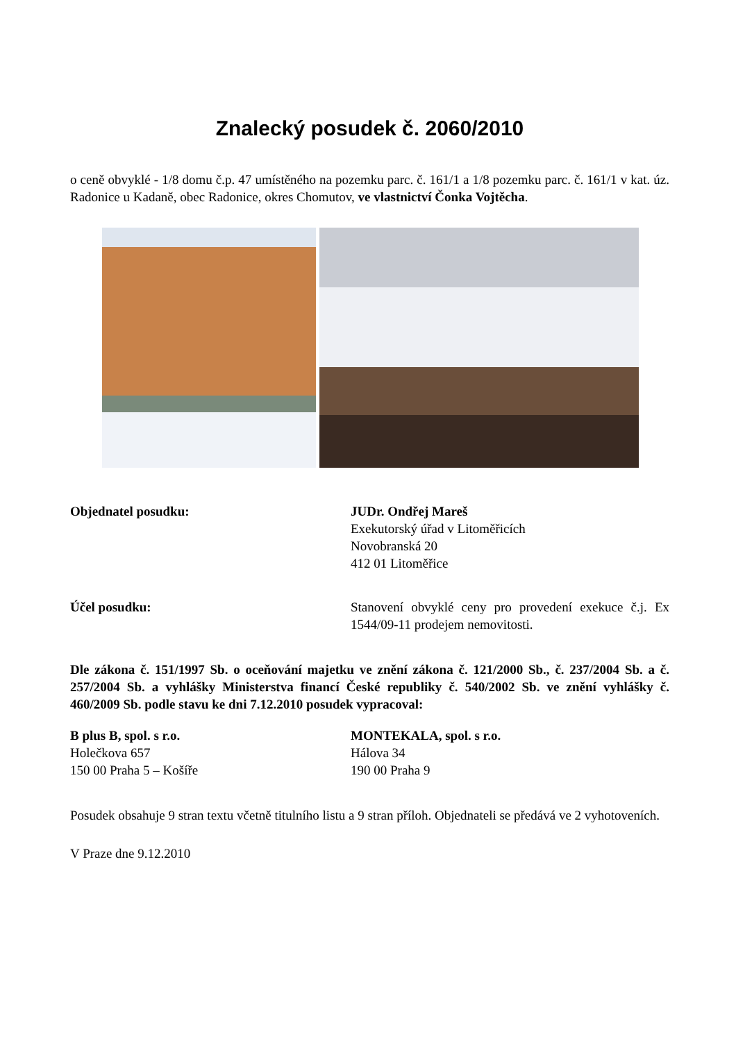Znalecký posudek č. 2060/2010
o ceně obvyklé - 1/8 domu č.p. 47 umístěného na pozemku parc. č. 161/1 a 1/8 pozemku parc. č. 161/1 v kat. úz. Radonice u Kadaně, obec Radonice, okres Chomutov, ve vlastnictví Čonka Vojtěcha.
Objednatel posudku: JUDr. Ondřej Mareš
Exekutorský úřad v Litoměřicích
Novobranská 20
412 01 Litoměřice
Účel posudku: Stanovení obvyklé ceny pro provedení exekuce č.j. Ex 1544/09-11 prodejem nemovitosti.
Dle zákona č. 151/1997 Sb. o oceňování majetku ve znění zákona č. 121/2000 Sb., č. 237/2004 Sb. a č. 257/2004 Sb. a vyhlášky Ministerstva financí České republiky č. 540/2002 Sb. ve znění vyhlášky č. 460/2009 Sb. podle stavu ke dni 7.12.2010 posudek vypracoval:
B plus B, spol. s r.o.
Holečkova 657
150 00 Praha 5 – Košíře
MONTEKALA, spol. s r.o.
Hálova 34
190 00 Praha 9
Posudek obsahuje 9 stran textu včetně titulního listu a 9 stran příloh. Objednateli se předává ve 2 vyhotoveních.
V Praze dne 9.12.2010